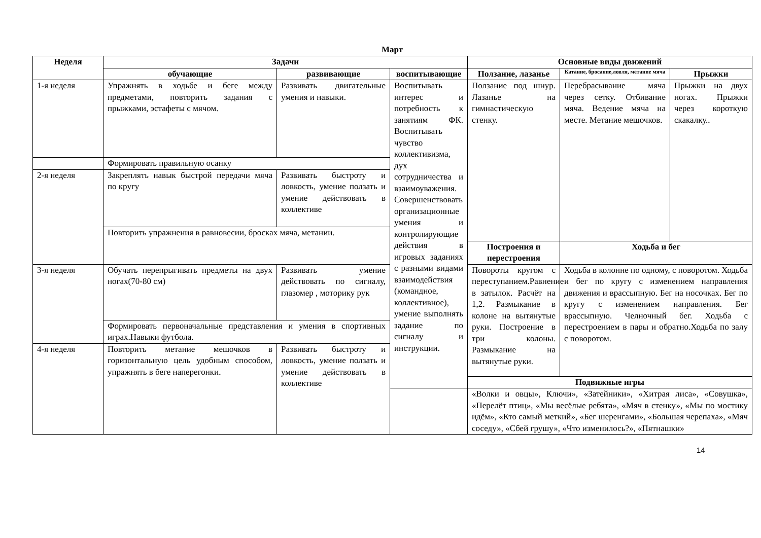Март
| Неделя | Задачи | | | Основные виды движений | | |
| --- | --- | --- | --- | --- | --- | --- |
| | обучающие | развивающие | воспитывающие | Ползание, лазанье | Катание, бросание,ловля, метание мяча | Прыжки |
| 1-я неделя | Упражнять в ходьбе и беге между предметами, повторить задания с прыжками, эстафеты с мячом. | Развивать двигательные умения и навыки. | Воспитывать интерес и потребность к занятиям ФК. Воспитывать чувство коллективизма, дух сотрудничества и взаимоуважения. Совершенствовать организационные умения и контролирующие действия в игровых заданиях с разными видами взаимодействия (командное, коллективное), умение выполнять задание по сигналу и инструкции. | Ползание под шнур. Лазанье на гимнастическую стенку. | Перебрасывание мяча через сетку. Отбивание мяча. Ведение мяча на месте. Метание мешочков. | Прыжки на двух ногах. Прыжки через короткую скакалку.. |
| | Формировать правильную осанку | | | | | |
| 2-я неделя | Закреплять навык быстрой передачи мяча по кругу | Развивать быстроту и ловкость, умение ползать и умение действовать в коллективе | | | | |
| | Повторить упражнения в равновесии, бросках мяча, метании. | | | | | |
| | | | | Построения и перестроения | Ходьба и бег | |
| 3-я неделя | Обучать перепрыгивать предметы на двух ногах(70-80 см) | Развивать умение действовать по сигналу, глазомер , моторику рук | | Повороты кругом с переступанием.Равнение в затылок. Расчёт на 1,2. Размыкание в колоне на вытянутые руки. Построение в три колоны. Размыкание на вытянутые руки. | Ходьба в колонне по одному, с поворотом. Ходьба и бег по кругу с изменением направления движения и врассыпную. Бег на носочках. Бег по кругу с изменением направления. Бег врассыпную. Челночный бег. Ходьба с перестроением в пары и обратно.Ходьба по залу с поворотом. | |
| | Формировать первоначальные представления и умения в спортивных играх.Навыки футбола. | | | | | |
| 4-я неделя | Повторить метание мешочков в горизонтальную цель удобным способом, упражнять в беге наперегонки. | Развивать быстроту и ловкость, умение ползать и умение действовать в коллективе | | | | |
| | | | | Подвижные игры | | |
| | | | | «Волки и овцы», Ключи», «Затейники», «Хитрая лиса», «Совушка», «Перелёт птиц», «Мы весёлые ребята», «Мяч в стенку», «Мы по мостику идём», «Кто самый меткий», «Бег шеренгами», «Большая черепаха», «Мяч соседу», «Сбей грушу», «Что изменилось?», «Пятнашки» | | |
14